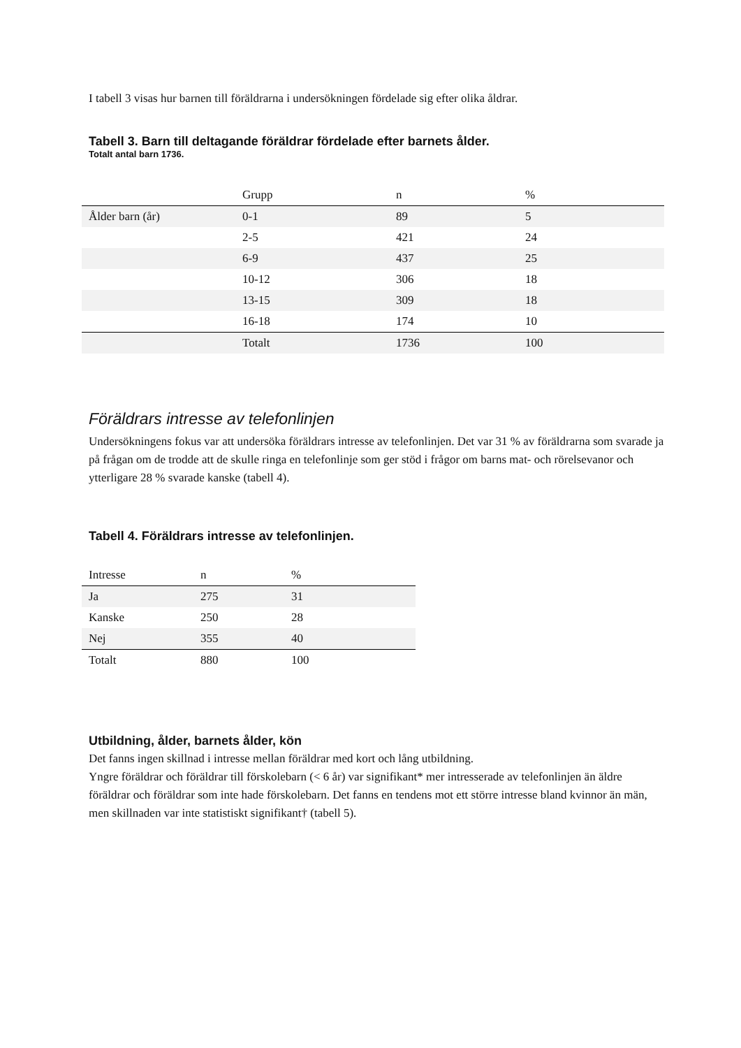I tabell 3 visas hur barnen till föräldrarna i undersökningen fördelade sig efter olika åldrar.
Tabell 3. Barn till deltagande föräldrar fördelade efter barnets ålder.
Totalt antal barn 1736.
| | Grupp | n | % |
| --- | --- | --- | --- |
| Ålder barn (år) | 0-1 | 89 | 5 |
| | 2-5 | 421 | 24 |
| | 6-9 | 437 | 25 |
| | 10-12 | 306 | 18 |
| | 13-15 | 309 | 18 |
| | 16-18 | 174 | 10 |
| | Totalt | 1736 | 100 |
Föräldrars intresse av telefonlinjen
Undersökningens fokus var att undersöka föräldrars intresse av telefonlinjen. Det var 31 % av föräldrarna som svarade ja på frågan om de trodde att de skulle ringa en telefonlinje som ger stöd i frågor om barns mat- och rörelsevanor och ytterligare 28 % svarade kanske (tabell 4).
Tabell 4. Föräldrars intresse av telefonlinjen.
| Intresse | n | % |
| --- | --- | --- |
| Ja | 275 | 31 |
| Kanske | 250 | 28 |
| Nej | 355 | 40 |
| Totalt | 880 | 100 |
Utbildning, ålder, barnets ålder, kön
Det fanns ingen skillnad i intresse mellan föräldrar med kort och lång utbildning.
Yngre föräldrar och föräldrar till förskolebarn (< 6 år) var signifikant* mer intresserade av telefonlinjen än äldre föräldrar och föräldrar som inte hade förskolebarn. Det fanns en tendens mot ett större intresse bland kvinnor än män, men skillnaden var inte statistiskt signifikant† (tabell 5).